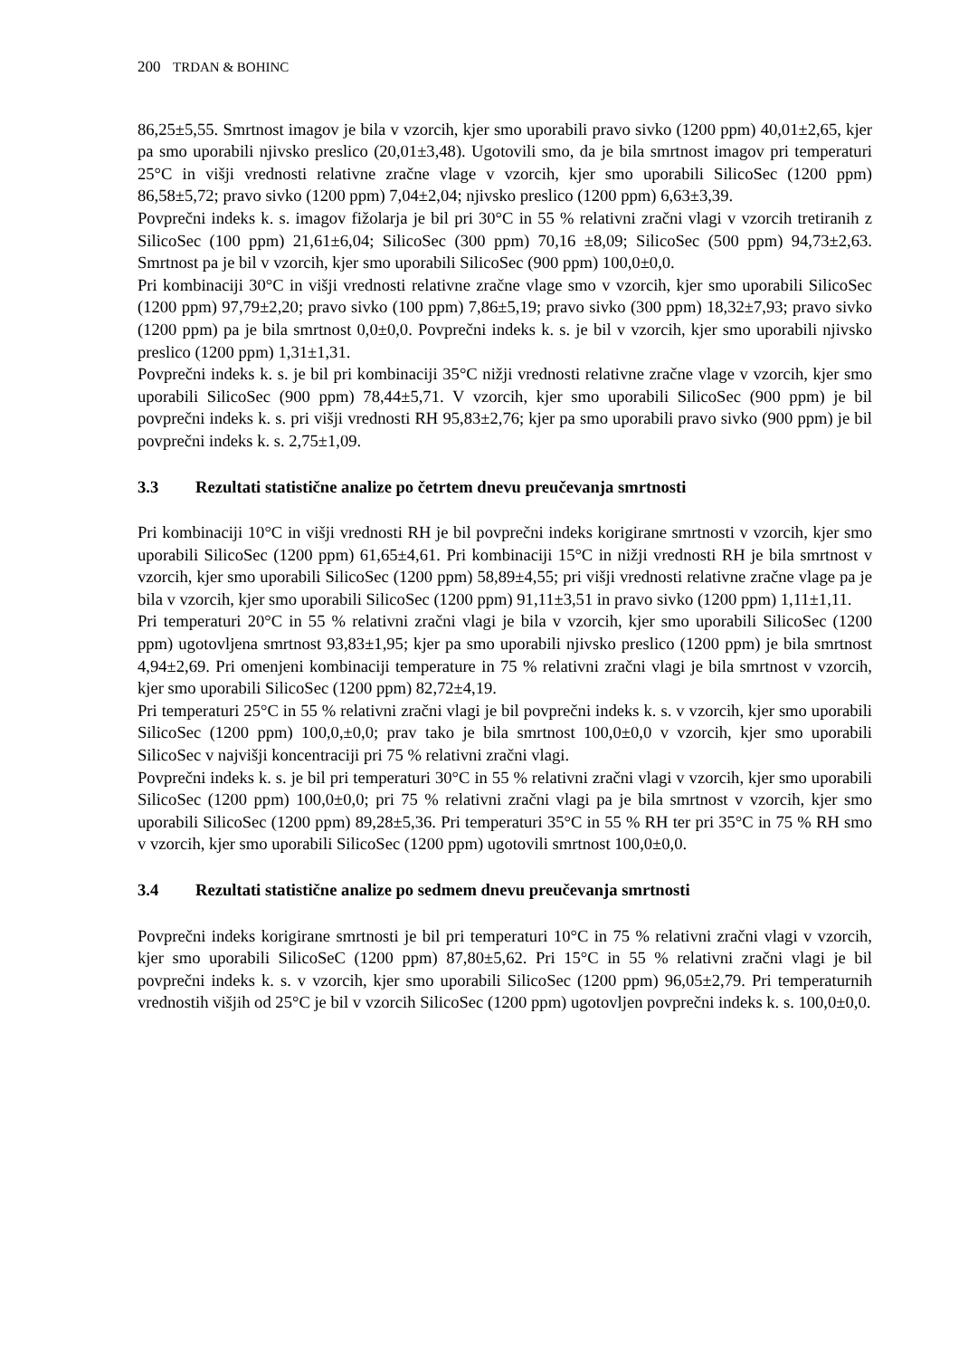200 TRDAN & BOHINC
86,25±5,55. Smrtnost imagov je bila v vzorcih, kjer smo uporabili pravo sivko (1200 ppm) 40,01±2,65, kjer pa smo uporabili njivsko preslico (20,01±3,48). Ugotovili smo, da je bila smrtnost imagov pri temperaturi 25°C in višji vrednosti relativne zračne vlage v vzorcih, kjer smo uporabili SilicoSec (1200 ppm) 86,58±5,72; pravo sivko (1200 ppm) 7,04±2,04; njivsko preslico (1200 ppm) 6,63±3,39.
Povprečni indeks k. s. imagov fižolarja je bil pri 30°C in 55 % relativni zračni vlagi v vzorcih tretiranih z SilicoSec (100 ppm) 21,61±6,04; SilicoSec (300 ppm) 70,16 ±8,09; SilicoSec (500 ppm) 94,73±2,63. Smrtnost pa je bil v vzorcih, kjer smo uporabili SilicoSec (900 ppm) 100,0±0,0.
Pri kombinaciji 30°C in višji vrednosti relativne zračne vlage smo v vzorcih, kjer smo uporabili SilicoSec (1200 ppm) 97,79±2,20; pravo sivko (100 ppm) 7,86±5,19; pravo sivko (300 ppm) 18,32±7,93; pravo sivko (1200 ppm) pa je bila smrtnost 0,0±0,0. Povprečni indeks k. s. je bil v vzorcih, kjer smo uporabili njivsko preslico (1200 ppm) 1,31±1,31.
Povprečni indeks k. s. je bil pri kombinaciji 35°C nižji vrednosti relativne zračne vlage v vzorcih, kjer smo uporabili SilicoSec (900 ppm) 78,44±5,71. V vzorcih, kjer smo uporabili SilicoSec (900 ppm) je bil povprečni indeks k. s. pri višji vrednosti RH 95,83±2,76; kjer pa smo uporabili pravo sivko (900 ppm) je bil povprečni indeks k. s. 2,75±1,09.
3.3 Rezultati statistične analize po četrtem dnevu preučevanja smrtnosti
Pri kombinaciji 10°C in višji vrednosti RH je bil povprečni indeks korigirane smrtnosti v vzorcih, kjer smo uporabili SilicoSec (1200 ppm) 61,65±4,61. Pri kombinaciji 15°C in nižji vrednosti RH je bila smrtnost v vzorcih, kjer smo uporabili SilicoSec (1200 ppm) 58,89±4,55; pri višji vrednosti relativne zračne vlage pa je bila v vzorcih, kjer smo uporabili SilicoSec (1200 ppm) 91,11±3,51 in pravo sivko (1200 ppm) 1,11±1,11.
Pri temperaturi 20°C in 55 % relativni zračni vlagi je bila v vzorcih, kjer smo uporabili SilicoSec (1200 ppm) ugotovljena smrtnost 93,83±1,95; kjer pa smo uporabili njivsko preslico (1200 ppm) je bila smrtnost 4,94±2,69. Pri omenjeni kombinaciji temperature in 75 % relativni zračni vlagi je bila smrtnost v vzorcih, kjer smo uporabili SilicoSec (1200 ppm) 82,72±4,19.
Pri temperaturi 25°C in 55 % relativni zračni vlagi je bil povprečni indeks k. s. v vzorcih, kjer smo uporabili SilicoSec (1200 ppm) 100,0,±0,0; prav tako je bila smrtnost 100,0±0,0 v vzorcih, kjer smo uporabili SilicoSec v najvišji koncentraciji pri 75 % relativni zračni vlagi.
Povprečni indeks k. s. je bil pri temperaturi 30°C in 55 % relativni zračni vlagi v vzorcih, kjer smo uporabili SilicoSec (1200 ppm) 100,0±0,0; pri 75 % relativni zračni vlagi pa je bila smrtnost v vzorcih, kjer smo uporabili SilicoSec (1200 ppm) 89,28±5,36. Pri temperaturi 35°C in 55 % RH ter pri 35°C in 75 % RH smo v vzorcih, kjer smo uporabili SilicoSec (1200 ppm) ugotovili smrtnost 100,0±0,0.
3.4 Rezultati statistične analize po sedmem dnevu preučevanja smrtnosti
Povprečni indeks korigirane smrtnosti je bil pri temperaturi 10°C in 75 % relativni zračni vlagi v vzorcih, kjer smo uporabili SilicoSeC (1200 ppm) 87,80±5,62. Pri 15°C in 55 % relativni zračni vlagi je bil povprečni indeks k. s. v vzorcih, kjer smo uporabili SilicoSec (1200 ppm) 96,05±2,79. Pri temperaturnih vrednostih višjih od 25°C je bil v vzorcih SilicoSec (1200 ppm) ugotovljen povprečni indeks k. s. 100,0±0,0.